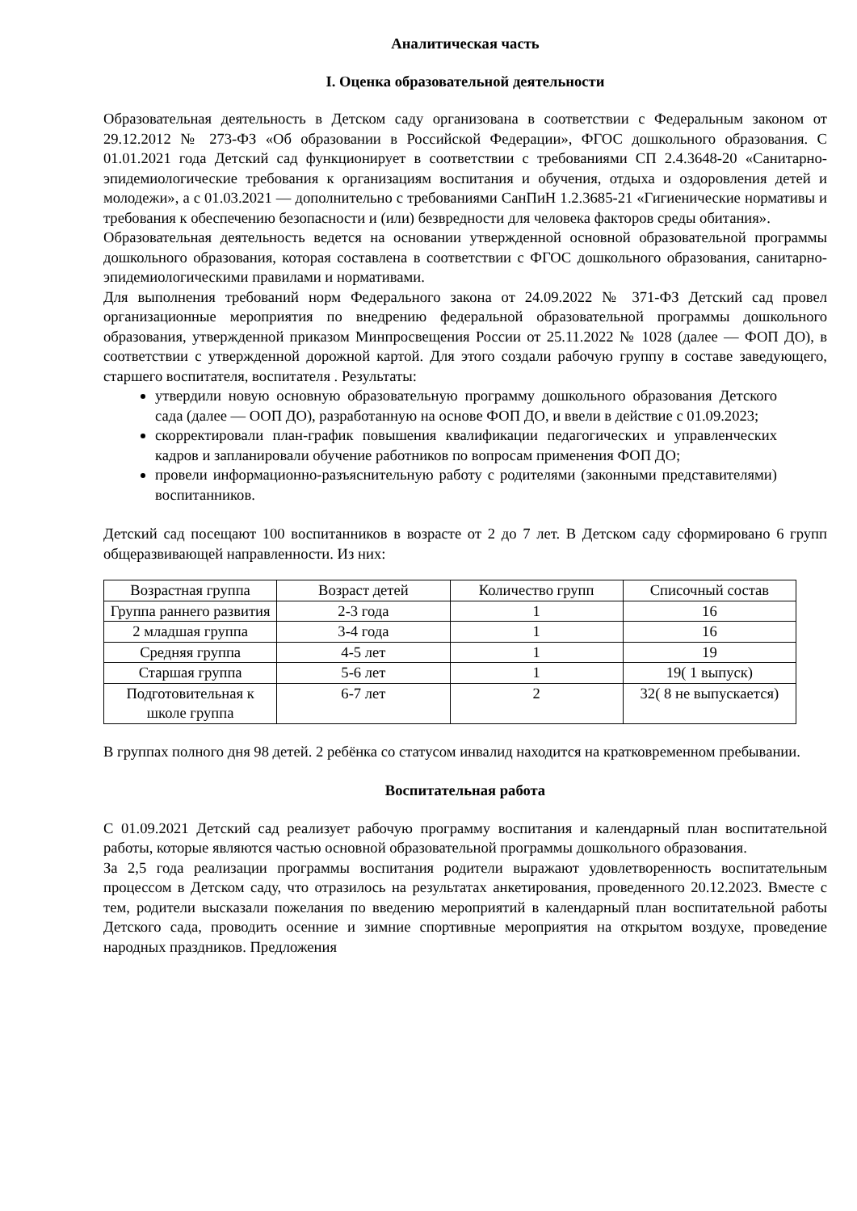Аналитическая часть
I. Оценка образовательной деятельности
Образовательная деятельность в Детском саду организована в соответствии с Федеральным законом от 29.12.2012 № 273-ФЗ «Об образовании в Российской Федерации», ФГОС дошкольного образования. С 01.01.2021 года Детский сад функционирует в соответствии с требованиями СП 2.4.3648-20 «Санитарно-эпидемиологические требования к организациям воспитания и обучения, отдыха и оздоровления детей и молодежи», а с 01.03.2021 — дополнительно с требованиями СанПиН 1.2.3685-21 «Гигиенические нормативы и требования к обеспечению безопасности и (или) безвредности для человека факторов среды обитания».
Образовательная деятельность ведется на основании утвержденной основной образовательной программы дошкольного образования, которая составлена в соответствии с ФГОС дошкольного образования, санитарно-эпидемиологическими правилами и нормативами.
Для выполнения требований норм Федерального закона от 24.09.2022 № 371-ФЗ Детский сад провел организационные мероприятия по внедрению федеральной образовательной программы дошкольного образования, утвержденной приказом Минпросвещения России от 25.11.2022 № 1028 (далее — ФОП ДО), в соответствии с утвержденной дорожной картой. Для этого создали рабочую группу в составе заведующего, старшего воспитателя, воспитателя . Результаты:
утвердили новую основную образовательную программу дошкольного образования Детского сада (далее — ООП ДО), разработанную на основе ФОП ДО, и ввели в действие с 01.09.2023;
скорректировали план-график повышения квалификации педагогических и управленческих кадров и запланировали обучение работников по вопросам применения ФОП ДО;
провели информационно-разъяснительную работу с родителями (законными представителями) воспитанников.
Детский сад посещают 100 воспитанников в возрасте от 2 до 7 лет. В Детском саду сформировано 6 групп общеразвивающей направленности. Из них:
| Возрастная группа | Возраст детей | Количество групп | Списочный состав |
| Группа раннего развития | 2-3 года | 1 | 16 |
| 2 младшая группа | 3-4 года | 1 | 16 |
| Средняя группа | 4-5 лет | 1 | 19 |
| Старшая группа | 5-6 лет | 1 | 19( 1 выпуск) |
| Подготовительная к школе группа | 6-7 лет | 2 | 32( 8 не выпускается) |
В группах полного дня 98 детей. 2 ребёнка со статусом инвалид находится на кратковременном пребывании.
Воспитательная работа
С 01.09.2021 Детский сад реализует рабочую программу воспитания и календарный план воспитательной работы, которые являются частью основной образовательной программы дошкольного образования.
За 2,5 года реализации программы воспитания родители выражают удовлетворенность воспитательным процессом в Детском саду, что отразилось на результатах анкетирования, проведенного 20.12.2023. Вместе с тем, родители высказали пожелания по введению мероприятий в календарный план воспитательной работы Детского сада, проводить осенние и зимние спортивные мероприятия на открытом воздухе, проведение народных праздников. Предложения